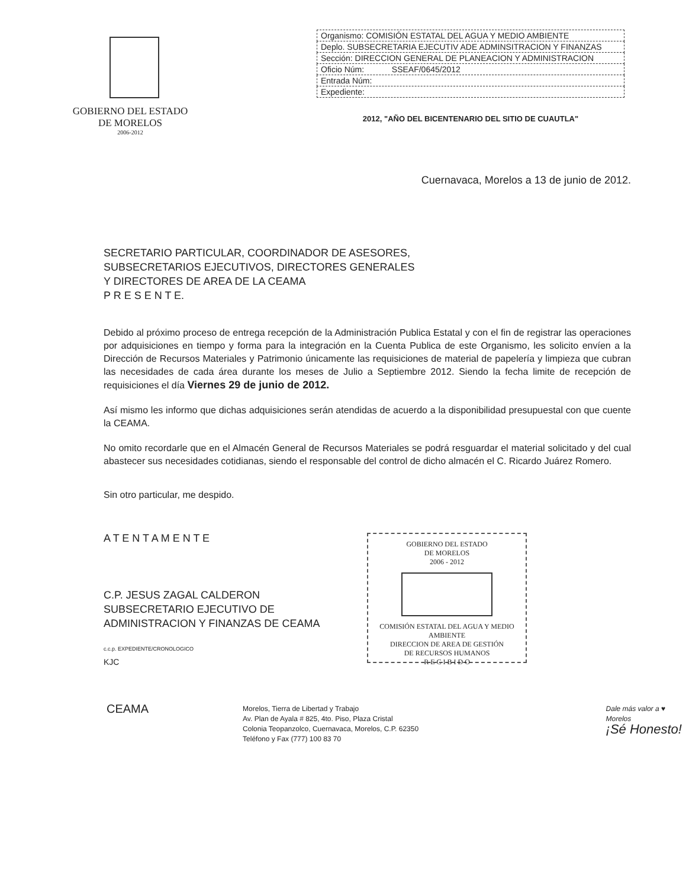GOBIERNO DEL ESTADO
DE MORELOS
2006-2012
| Organismo: COMISIÓN ESTATAL DEL AGUA Y MEDIO AMBIENTE |
| Deplo. SUBSECRETARIA EJECUTIV ADE ADMINSITRACION Y FINANZAS |
| Sección: DIRECCION GENERAL DE PLANEACION Y ADMINISTRACION |
| Oficio Núm: SSEAF/0645/2012 |
| Entrada Núm: |
| Expediente: |
2012, "AÑO DEL BICENTENARIO DEL SITIO DE CUAUTLA"
Cuernavaca, Morelos a 13 de junio de 2012.
SECRETARIO PARTICULAR, COORDINADOR DE ASESORES,
SUBSECRETARIOS EJECUTIVOS, DIRECTORES GENERALES
Y DIRECTORES DE AREA DE LA CEAMA
P R E S E N T E.
Debido al próximo proceso de entrega recepción de la Administración Publica Estatal y con el fin de registrar las operaciones por adquisiciones en tiempo y forma para la integración en la Cuenta Publica de este Organismo, les solicito envíen a la Dirección de Recursos Materiales y Patrimonio únicamente las requisiciones de material de papelería y limpieza que cubran las necesidades de cada área durante los meses de Julio a Septiembre 2012. Siendo la fecha limite de recepción de requisiciones el día Viernes 29 de junio de 2012.
Así mismo les informo que dichas adquisiciones serán atendidas de acuerdo a la disponibilidad presupuestal con que cuente la CEAMA.
No omito recordarle que en el Almacén General de Recursos Materiales se podrá resguardar el material solicitado y del cual abastecer sus necesidades cotidianas, siendo el responsable del control de dicho almacén el C. Ricardo Juárez Romero.
Sin otro particular, me despido.
A T E N T A M E N T E
C.P. JESUS ZAGAL CALDERON
SUBSECRETARIO EJECUTIVO DE
ADMINISTRACION Y FINANZAS DE CEAMA
c.c.p. EXPEDIENTE/CRONOLOGICO
KJC
GOBIERNO DEL ESTADO
DE MORELOS
2006 - 2012
COMISIÓN ESTATAL DEL AGUA Y MEDIO AMBIENTE
DIRECCION DE AREA DE GESTIÓN
DE RECURSOS HUMANOS
R E C I B I D O
CEAMA
Morelos, Tierra de Libertad y Trabajo
Av. Plan de Ayala # 825, 4to. Piso, Plaza Cristal
Colonia Teopanzolco, Cuernavaca, Morelos, C.P. 62350
Teléfono y Fax (777) 100 83 70
Dale más valor a ♥ Morelos
¡Sé Honesto!